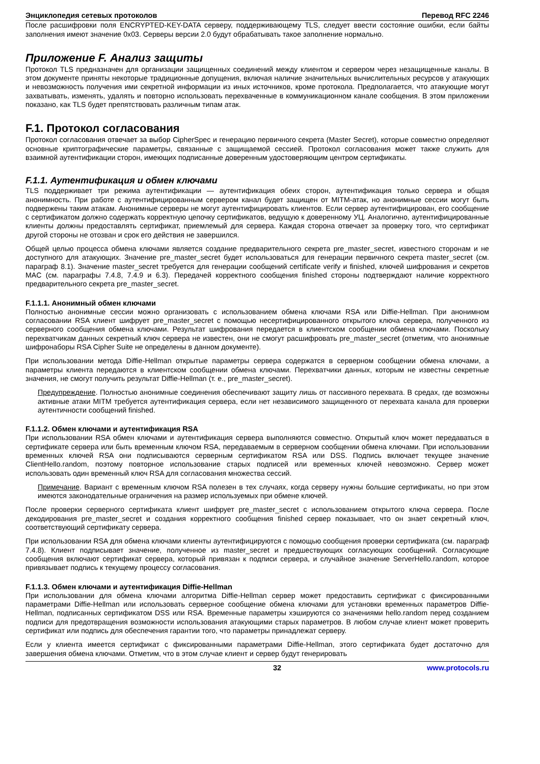Энциклопедия сетевых протоколов Перевод RFC 2246
После расшифровки поля ENCRYPTED-KEY-DATA серверу, поддерживающему TLS, следует ввести состояние ошибки, если байты заполнения имеют значение 0x03. Серверы версии 2.0 будут обрабатывать такое заполнение нормально.
Приложение F. Анализ защиты
Протокол TLS предназначен для организации защищенных соединений между клиентом и сервером через незащищенные каналы. В этом документе приняты некоторые традиционные допущения, включая наличие значительных вычислительных ресурсов у атакующих и невозможность получения ими секретной информации из иных источников, кроме протокола. Предполагается, что атакующие могут захватывать, изменять, удалять и повторно использовать перехваченные в коммуникационном канале сообщения. В этом приложении показано, как TLS будет препятствовать различным типам атак.
F.1. Протокол согласования
Протокол согласования отвечает за выбор CipherSpec и генерацию первичного секрета (Master Secret), которые совместно определяют основные криптографические параметры, связанные с защищаемой сессией. Протокол согласования может также служить для взаимной аутентификации сторон, имеющих подписанные доверенным удостоверяющим центром сертификаты.
F.1.1. Аутентификация и обмен ключами
TLS поддерживает три режима аутентификации — аутентификация обеих сторон, аутентификация только сервера и общая анонимность. При работе с аутентифицированным сервером канал будет защищен от MITM-атак, но анонимные сессии могут быть подвержены таким атакам. Анонимные серверы не могут аутентифицировать клиентов. Если сервер аутентифицирован, его сообщение с сертификатом должно содержать корректную цепочку сертификатов, ведущую к доверенному УЦ. Аналогично, аутентифицированные клиенты должны предоставлять сертификат, приемлемый для сервера. Каждая сторона отвечает за проверку того, что сертификат другой стороны не отозван и срок его действия не завершился.
Общей целью процесса обмена ключами является создание предварительного секрета pre_master_secret, известного сторонам и не доступного для атакующих. Значение pre_master_secret будет использоваться для генерации первичного секрета master_secret (см. параграф 8.1). Значение master_secret требуется для генерации сообщений certificate verify и finished, ключей шифрования и секретов MAC (см. параграфы 7.4.8, 7.4.9 и 6.3). Передачей корректного сообщения finished стороны подтверждают наличие корректного предварительного секрета pre_master_secret.
F.1.1.1. Анонимный обмен ключами
Полностью анонимные сессии можно организовать с использованием обмена ключами RSA или Diffie-Hellman. При анонимном согласовании RSA клиент шифрует pre_master_secret с помощью несертифицированного открытого ключа сервера, полученного из серверного сообщения обмена ключами. Результат шифрования передается в клиентском сообщении обмена ключами. Поскольку перехватчикам данных секретный ключ сервера не известен, они не смогут расшифровать pre_master_secret (отметим, что анонимные шифронаборы RSA Cipher Suite не определены в данном документе).
При использовании метода Diffie-Hellman открытые параметры сервера содержатся в серверном сообщении обмена ключами, а параметры клиента передаются в клиентском сообщении обмена ключами. Перехватчики данных, которым не известны секретные значения, не смогут получить результат Diffie-Hellman (т. е., pre_master_secret).
Предупреждение. Полностью анонимные соединения обеспечивают защиту лишь от пассивного перехвата. В средах, где возможны активные атаки MITM требуется аутентификация сервера, если нет независимого защищенного от перехвата канала для проверки аутентичности сообщений finished.
F.1.1.2. Обмен ключами и аутентификация RSA
При использовании RSA обмен ключами и аутентификация сервера выполняются совместно. Открытый ключ может передаваться в сертификате сервера или быть временным ключом RSA, передаваемым в серверном сообщении обмена ключами. При использовании временных ключей RSA они подписываются серверным сертификатом RSA или DSS. Подпись включает текущее значение ClientHello.random, поэтому повторное использование старых подписей или временных ключей невозможно. Сервер может использовать один временный ключ RSA для согласования множества сессий.
Примечание. Вариант с временным ключом RSA полезен в тех случаях, когда серверу нужны большие сертификаты, но при этом имеются законодательные ограничения на размер используемых при обмене ключей.
После проверки серверного сертификата клиент шифрует pre_master_secret с использованием открытого ключа сервера. После декодирования pre_master_secret и создания корректного сообщения finished сервер показывает, что он знает секретный ключ, соответствующий сертификату сервера.
При использовании RSA для обмена ключами клиенты аутентифицируются с помощью сообщения проверки сертификата (см. параграф 7.4.8). Клиент подписывает значение, полученное из master_secret и предшествующих согласующих сообщений. Согласующие сообщения включают сертификат сервера, который привязан к подписи сервера, и случайное значение ServerHello.random, которое привязывает подпись к текущему процессу согласования.
F.1.1.3. Обмен ключами и аутентификация Diffie-Hellman
При использовании для обмена ключами алгоритма Diffie-Hellman сервер может предоставить сертификат с фиксированными параметрами Diffie-Hellman или использовать серверное сообщение обмена ключами для установки временных параметров Diffie-Hellman, подписанных сертификатом DSS или RSA. Временные параметры хэшируются со значениями hello.random перед созданием подписи для предотвращения возможности использования атакующими старых параметров. В любом случае клиент может проверить сертификат или подпись для обеспечения гарантии того, что параметры принадлежат серверу.
Если у клиента имеется сертификат с фиксированными параметрами Diffie-Hellman, этого сертификата будет достаточно для завершения обмена ключами. Отметим, что в этом случае клиент и сервер будут генерировать
32 www.protocols.ru